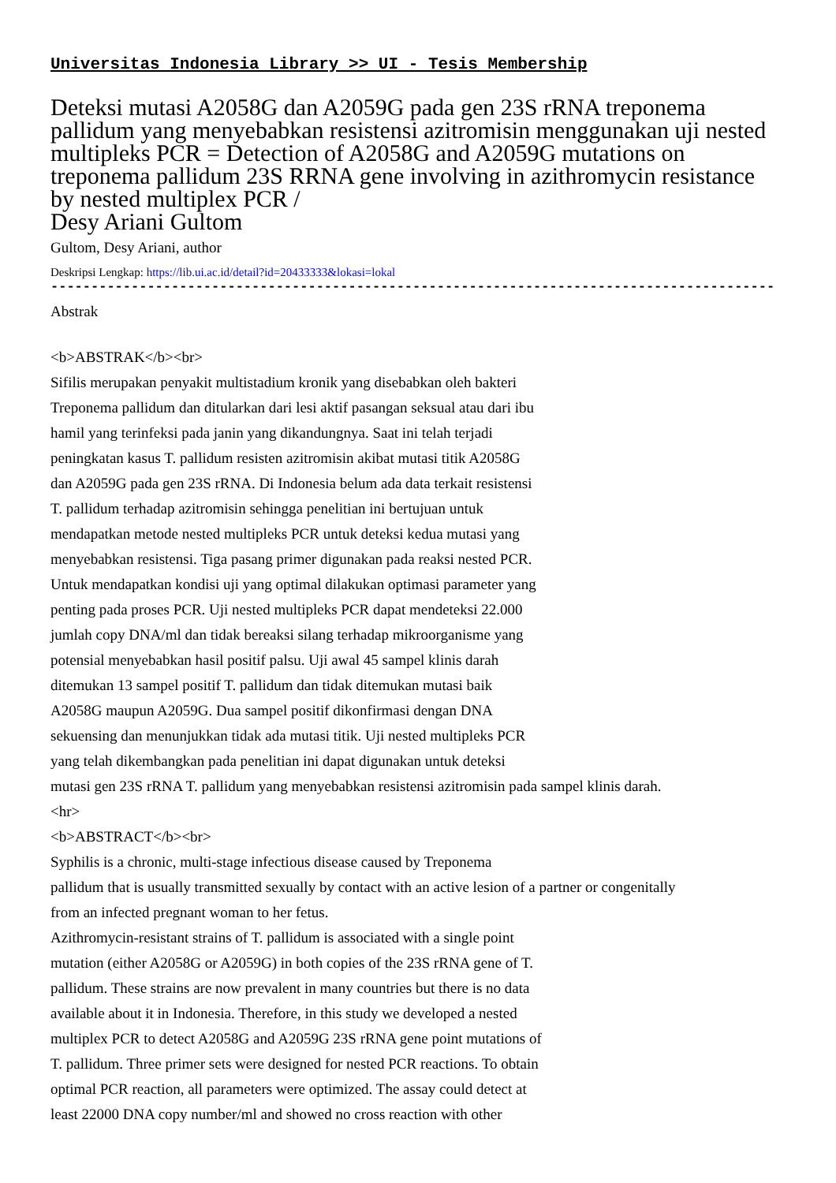Universitas Indonesia Library >> UI - Tesis Membership
Deteksi mutasi A2058G dan A2059G pada gen 23S rRNA treponema pallidum yang menyebabkan resistensi azitromisin menggunakan uji nested multipleks PCR = Detection of A2058G and A2059G mutations on treponema pallidum 23S RRNA gene involving in azithromycin resistance by nested multiplex PCR /
Desy Ariani Gultom
Gultom, Desy Ariani, author
Deskripsi Lengkap: https://lib.ui.ac.id/detail?id=20433333&lokasi=lokal
------------------------------------------------------------------------------------------
Abstrak
<b>ABSTRAK</b><br>
Sifilis merupakan penyakit multistadium kronik yang disebabkan oleh bakteri
Treponema pallidum dan ditularkan dari lesi aktif pasangan seksual atau dari ibu
hamil yang terinfeksi pada janin yang dikandungnya. Saat ini telah terjadi
peningkatan kasus T. pallidum resisten azitromisin akibat mutasi titik A2058G
dan A2059G pada gen 23S rRNA. Di Indonesia belum ada data terkait resistensi
T. pallidum terhadap azitromisin sehingga penelitian ini bertujuan untuk
mendapatkan metode nested multipleks PCR untuk deteksi kedua mutasi yang
menyebabkan resistensi. Tiga pasang primer digunakan pada reaksi nested PCR.
Untuk mendapatkan kondisi uji yang optimal dilakukan optimasi parameter yang
penting pada proses PCR. Uji nested multipleks PCR dapat mendeteksi 22.000
jumlah copy DNA/ml dan tidak bereaksi silang terhadap mikroorganisme yang
potensial menyebabkan hasil positif palsu. Uji awal 45 sampel klinis darah
ditemukan 13 sampel positif T. pallidum dan tidak ditemukan mutasi baik
A2058G maupun A2059G. Dua sampel positif dikonfirmasi dengan DNA
sekuensing dan menunjukkan tidak ada mutasi titik. Uji nested multipleks PCR
yang telah dikembangkan pada penelitian ini dapat digunakan untuk deteksi
mutasi gen 23S rRNA T. pallidum yang menyebabkan resistensi azitromisin pada sampel klinis darah.
<hr>
<b>ABSTRACT</b><br>
Syphilis is a chronic, multi-stage infectious disease caused by Treponema
pallidum that is usually transmitted sexually by contact with an active lesion of a partner or congenitally
from an infected pregnant woman to her fetus.
Azithromycin-resistant strains of T. pallidum is associated with a single point
mutation (either A2058G or A2059G) in both copies of the 23S rRNA gene of T.
pallidum. These strains are now prevalent in many countries but there is no data
available about it in Indonesia. Therefore, in this study we developed a nested
multiplex PCR to detect A2058G and A2059G 23S rRNA gene point mutations of
T. pallidum. Three primer sets were designed for nested PCR reactions. To obtain
optimal PCR reaction, all parameters were optimized. The assay could detect at
least 22000 DNA copy number/ml and showed no cross reaction with other